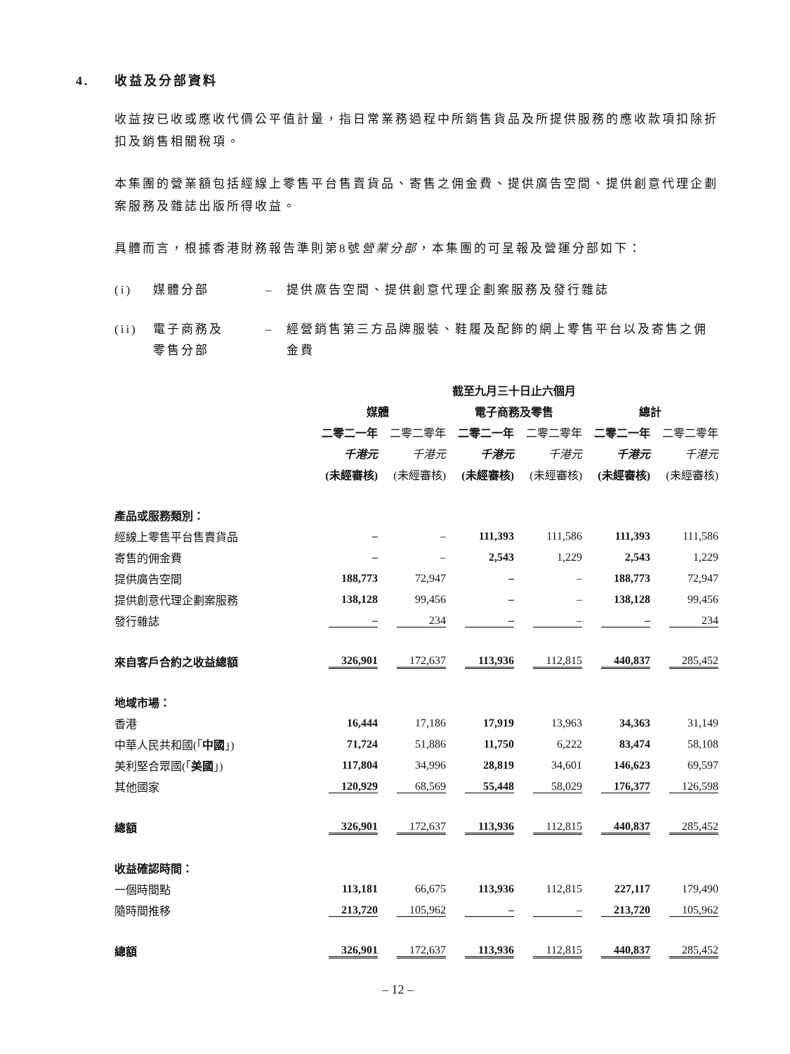4. 收益及分部資料
收益按已收或應收代價公平值計量，指日常業務過程中所銷售貨品及所提供服務的應收款項扣除折扣及銷售相關稅項。
本集團的營業額包括經線上零售平台售賣貨品、寄售之佣金費、提供廣告空間、提供創意代理企劃案服務及雜誌出版所得收益。
具體而言，根據香港財務報告準則第8號營業分部，本集團的可呈報及營運分部如下：
(i) 媒體分部 – 提供廣告空間、提供創意代理企劃案服務及發行雜誌
(ii) 電子商務及
零售分部 – 經營銷售第三方品牌服裝、鞋履及配飾的網上零售平台以及寄售之佣金費
| | 截至九月三十日止六個月 | | | | | |
| --- | --- | --- | --- | --- | --- | --- |
| | 媒體 | | 電子商務及零售 | | 總計 | |
| | 二零二一年 | 二零二零年 | 二零二一年 | 二零二零年 | 二零二一年 | 二零二零年 |
| | 千港元 | 千港元 | 千港元 | 千港元 | 千港元 | 千港元 |
| | (未經審核) | (未經審核) | (未經審核) | (未經審核) | (未經審核) | (未經審核) |
| 產品或服務類別： | | | | | | |
| 經線上零售平台售賣貨品 | – | – | 111,393 | 111,586 | 111,393 | 111,586 |
| 寄售的佣金費 | – | – | 2,543 | 1,229 | 2,543 | 1,229 |
| 提供廣告空間 | 188,773 | 72,947 | – | – | 188,773 | 72,947 |
| 提供創意代理企劃案服務 | 138,128 | 99,456 | – | – | 138,128 | 99,456 |
| 發行雜誌 | – | 234 | – | – | – | 234 |
| 來自客戶合約之收益總額 | 326,901 | 172,637 | 113,936 | 112,815 | 440,837 | 285,452 |
| 地域市場： | | | | | | |
| 香港 | 16,444 | 17,186 | 17,919 | 13,963 | 34,363 | 31,149 |
| 中華人民共和國(「 中國 」) | 71,724 | 51,886 | 11,750 | 6,222 | 83,474 | 58,108 |
| 美利堅合眾國(「 美國 」) | 117,804 | 34,996 | 28,819 | 34,601 | 146,623 | 69,597 |
| 其他國家 | 120,929 | 68,569 | 55,448 | 58,029 | 176,377 | 126,598 |
| 總額 | 326,901 | 172,637 | 113,936 | 112,815 | 440,837 | 285,452 |
| 收益確認時間： | | | | | | |
| 一個時間點 | 113,181 | 66,675 | 113,936 | 112,815 | 227,117 | 179,490 |
| 隨時間推移 | 213,720 | 105,962 | – | – | 213,720 | 105,962 |
| 總額 | 326,901 | 172,637 | 113,936 | 112,815 | 440,837 | 285,452 |
– 12 –